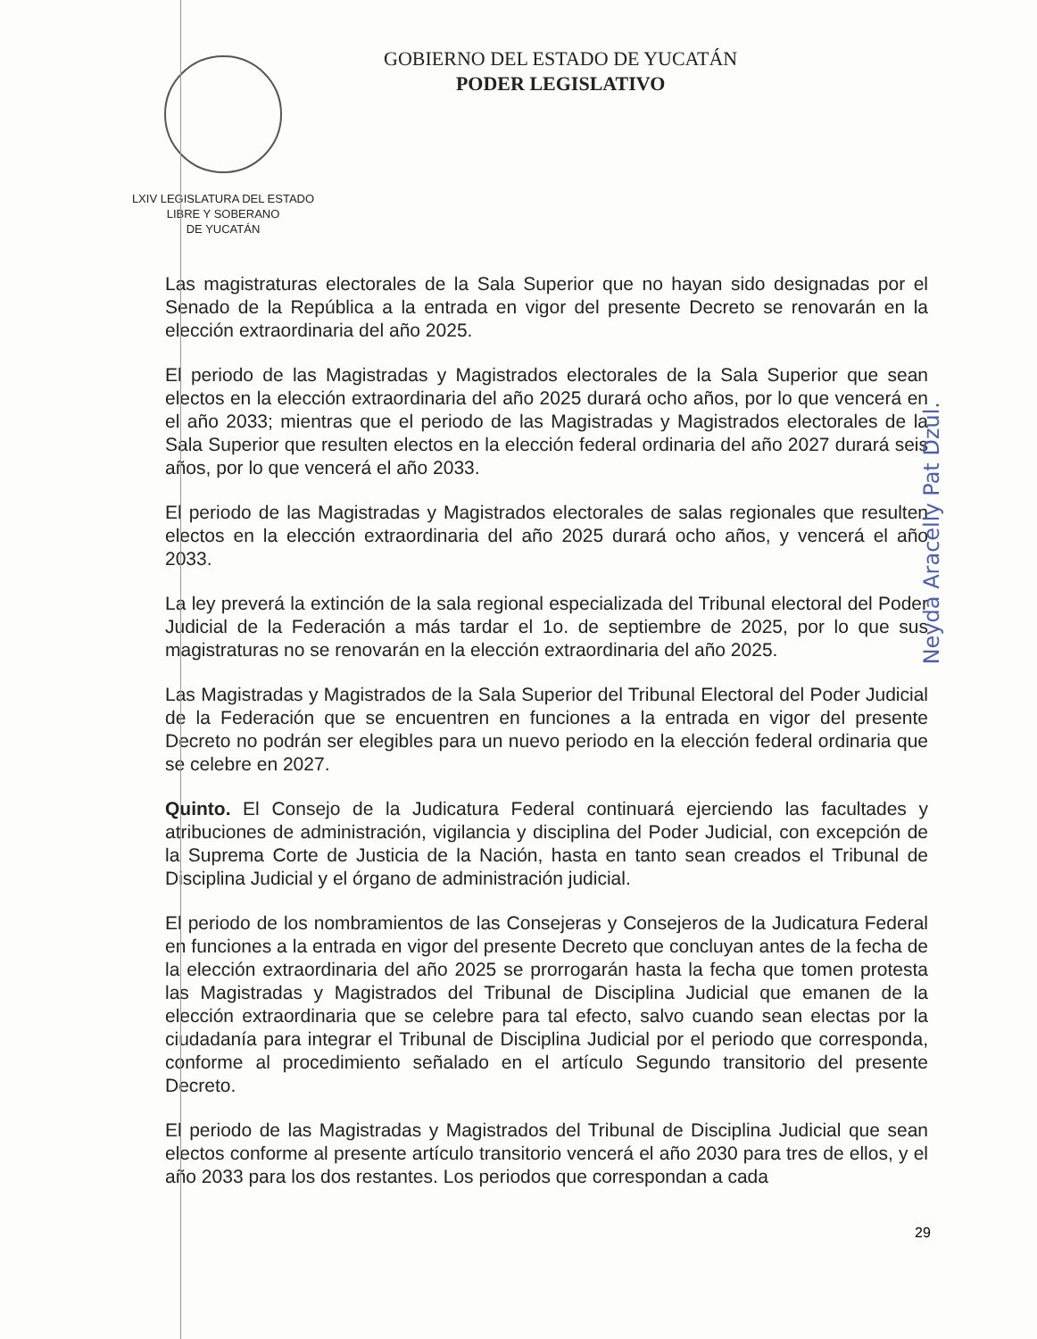LXIV LEGISLATURA DEL ESTADO
LIBRE Y SOBERANO
DE YUCATÁN
GOBIERNO DEL ESTADO DE YUCATÁN
PODER LEGISLATIVO
Las magistraturas electorales de la Sala Superior que no hayan sido designadas por el Senado de la República a la entrada en vigor del presente Decreto se renovarán en la elección extraordinaria del año 2025.
El periodo de las Magistradas y Magistrados electorales de la Sala Superior que sean electos en la elección extraordinaria del año 2025 durará ocho años, por lo que vencerá en el año 2033; mientras que el periodo de las Magistradas y Magistrados electorales de la Sala Superior que resulten electos en la elección federal ordinaria del año 2027 durará seis años, por lo que vencerá el año 2033.
El periodo de las Magistradas y Magistrados electorales de salas regionales que resulten electos en la elección extraordinaria del año 2025 durará ocho años, y vencerá el año 2033.
La ley preverá la extinción de la sala regional especializada del Tribunal electoral del Poder Judicial de la Federación a más tardar el 1o. de septiembre de 2025, por lo que sus magistraturas no se renovarán en la elección extraordinaria del año 2025.
Las Magistradas y Magistrados de la Sala Superior del Tribunal Electoral del Poder Judicial de la Federación que se encuentren en funciones a la entrada en vigor del presente Decreto no podrán ser elegibles para un nuevo periodo en la elección federal ordinaria que se celebre en 2027.
Quinto. El Consejo de la Judicatura Federal continuará ejerciendo las facultades y atribuciones de administración, vigilancia y disciplina del Poder Judicial, con excepción de la Suprema Corte de Justicia de la Nación, hasta en tanto sean creados el Tribunal de Disciplina Judicial y el órgano de administración judicial.
El periodo de los nombramientos de las Consejeras y Consejeros de la Judicatura Federal en funciones a la entrada en vigor del presente Decreto que concluyan antes de la fecha de la elección extraordinaria del año 2025 se prorrogarán hasta la fecha que tomen protesta las Magistradas y Magistrados del Tribunal de Disciplina Judicial que emanen de la elección extraordinaria que se celebre para tal efecto, salvo cuando sean electas por la ciudadanía para integrar el Tribunal de Disciplina Judicial por el periodo que corresponda, conforme al procedimiento señalado en el artículo Segundo transitorio del presente Decreto.
El periodo de las Magistradas y Magistrados del Tribunal de Disciplina Judicial que sean electos conforme al presente artículo transitorio vencerá el año 2030 para tres de ellos, y el año 2033 para los dos restantes. Los periodos que correspondan a cada
Neyda Aracelly Pat Dzul.
29